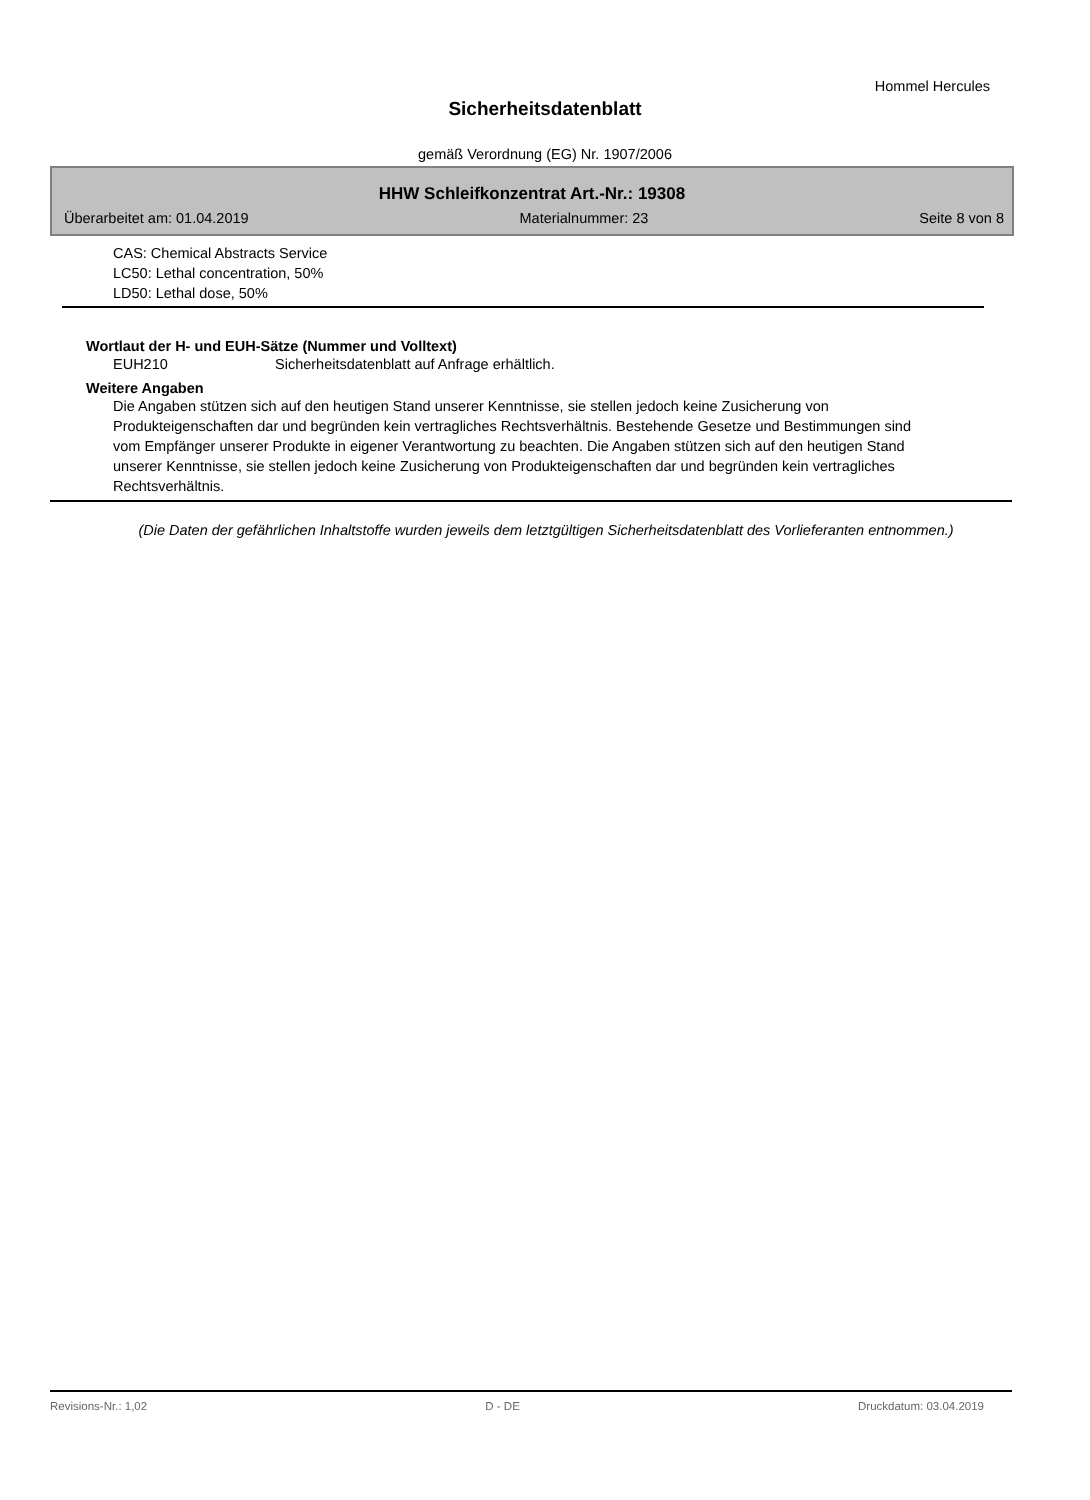Hommel Hercules
Sicherheitsdatenblatt
gemäß Verordnung (EG) Nr. 1907/2006
HHW Schleifkonzentrat Art.-Nr.: 19308
Überarbeitet am: 01.04.2019 Materialnummer: 23 Seite 8 von 8
CAS: Chemical Abstracts Service
LC50: Lethal concentration, 50%
LD50: Lethal dose, 50%
Wortlaut der H- und EUH-Sätze (Nummer und Volltext)
EUH210 Sicherheitsdatenblatt auf Anfrage erhältlich.
Weitere Angaben
Die Angaben stützen sich auf den heutigen Stand unserer Kenntnisse, sie stellen jedoch keine Zusicherung von Produkteigenschaften dar und begründen kein vertragliches Rechtsverhältnis. Bestehende Gesetze und Bestimmungen sind vom Empfänger unserer Produkte in eigener Verantwortung zu beachten. Die Angaben stützen sich auf den heutigen Stand unserer Kenntnisse, sie stellen jedoch keine Zusicherung von Produkteigenschaften dar und begründen kein vertragliches Rechtsverhältnis.
(Die Daten der gefährlichen Inhaltstoffe wurden jeweils dem letztgültigen Sicherheitsdatenblatt des Vorlieferanten entnommen.)
Revisions-Nr.: 1,02 D - DE Druckdatum: 03.04.2019